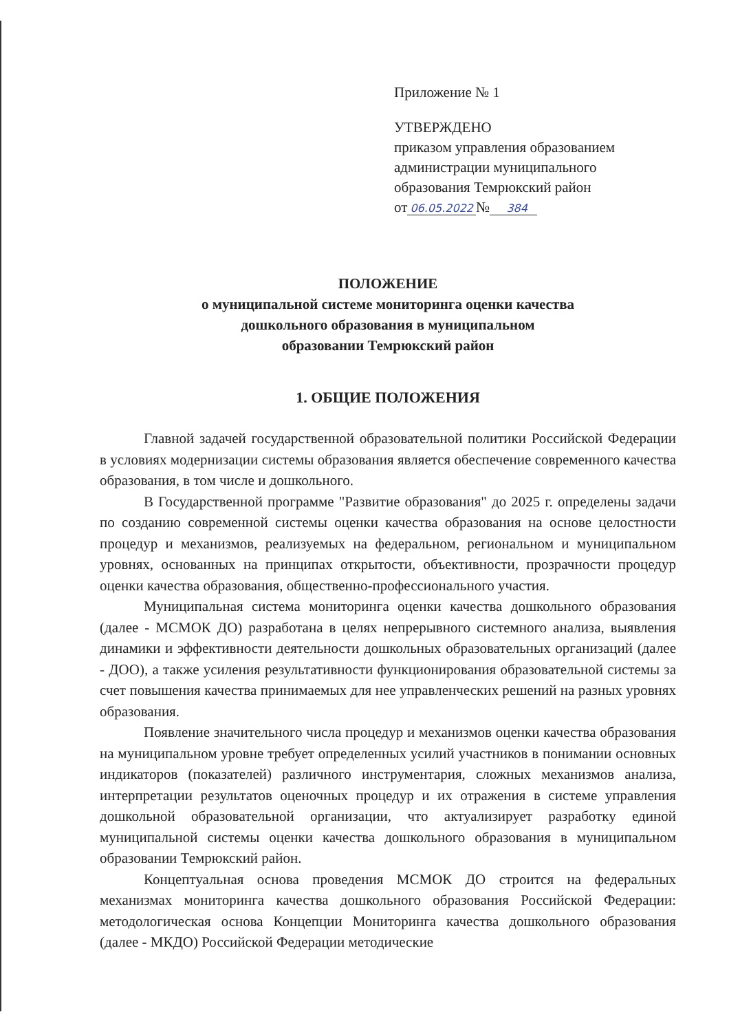Приложение № 1
УТВЕРЖДЕНО
приказом управления образованием
администрации муниципального
образования Темрюкский район
от 06.05.2022 № 384
ПОЛОЖЕНИЕ
о муниципальной системе мониторинга оценки качества
дошкольного образования в муниципальном
образовании Темрюкский район
1. ОБЩИЕ ПОЛОЖЕНИЯ
Главной задачей государственной образовательной политики Российской Федерации в условиях модернизации системы образования является обеспечение современного качества образования, в том числе и дошкольного.
В Государственной программе "Развитие образования" до 2025 г. определены задачи по созданию современной системы оценки качества образования на основе целостности процедур и механизмов, реализуемых на федеральном, региональном и муниципальном уровнях, основанных на принципах открытости, объективности, прозрачности процедур оценки качества образования, общественно-профессионального участия.
Муниципальная система мониторинга оценки качества дошкольного образования (далее - МСМОК ДО) разработана в целях непрерывного системного анализа, выявления динамики и эффективности деятельности дошкольных образовательных организаций (далее - ДОО), а также усиления результативности функционирования образовательной системы за счет повышения качества принимаемых для нее управленческих решений на разных уровнях образования.
Появление значительного числа процедур и механизмов оценки качества образования на муниципальном уровне требует определенных усилий участников в понимании основных индикаторов (показателей) различного инструментария, сложных механизмов анализа, интерпретации результатов оценочных процедур и их отражения в системе управления дошкольной образовательной организации, что актуализирует разработку единой муниципальной системы оценки качества дошкольного образования в муниципальном образовании Темрюкский район.
Концептуальная основа проведения МСМОК ДО строится на федеральных механизмах мониторинга качества дошкольного образования Российской Федерации: методологическая основа Концепции Мониторинга качества дошкольного образования (далее - МКДО) Российской Федерации методические